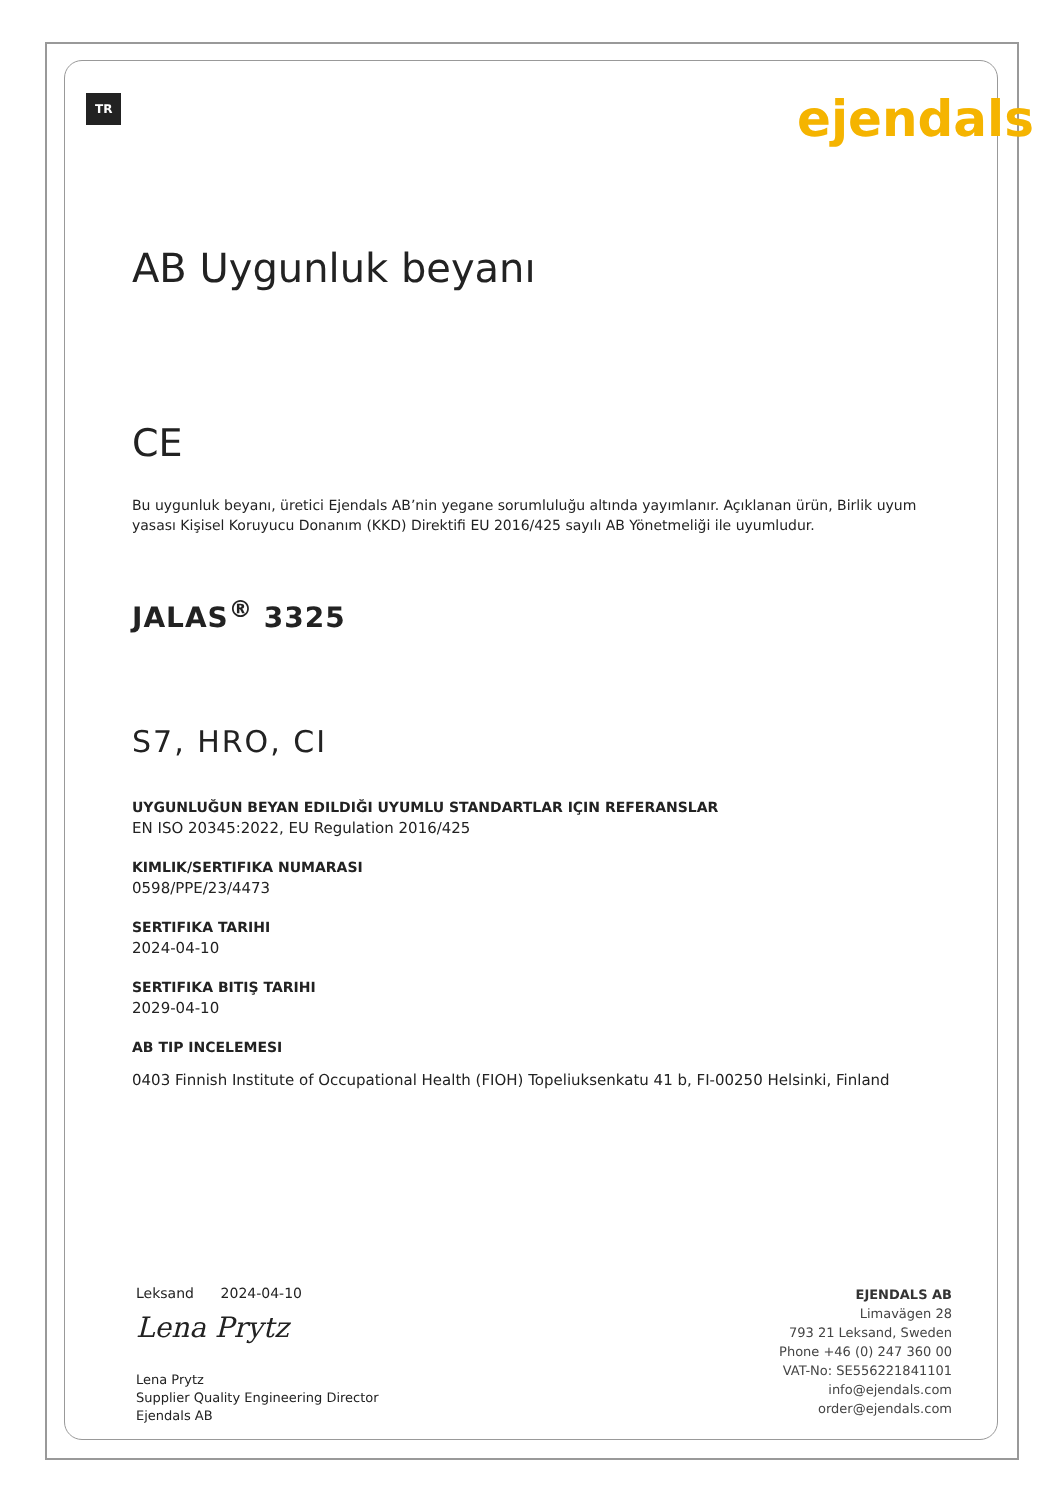TR
ejendals
AB Uygunluk beyanı
CE
Bu uygunluk beyanı, üretici Ejendals AB’nin yegane sorumluluğu altında yayımlanır. Açıklanan ürün, Birlik uyum yasası Kişisel Koruyucu Donanım (KKD) Direktifi EU 2016/425 sayılı AB Yönetmeliği ile uyumludur.
JALAS<sup>®</sup> 3325
S7, HRO, CI
UYGUNLUĞUN BEYAN EDILDIĞI UYUMLU STANDARTLAR IÇIN REFERANSLAR
EN ISO 20345:2022, EU Regulation 2016/425
KIMLIK/SERTIFIKA NUMARASI
0598/PPE/23/4473
SERTIFIKA TARIHI
2024-04-10
SERTIFIKA BITIŞ TARIHI
2029-04-10
AB TIP INCELEMESI
0403 Finnish Institute of Occupational Health (FIOH) Topeliuksenkatu 41 b, FI-00250 Helsinki, Finland
Leksand 2024-04-10
Lena Prytz
Lena Prytz
Supplier Quality Engineering Director
Ejendals AB
EJENDALS AB
Limavägen 28
793 21 Leksand, Sweden
Phone +46 (0) 247 360 00
VAT-No: SE556221841101
info@ejendals.com
order@ejendals.com